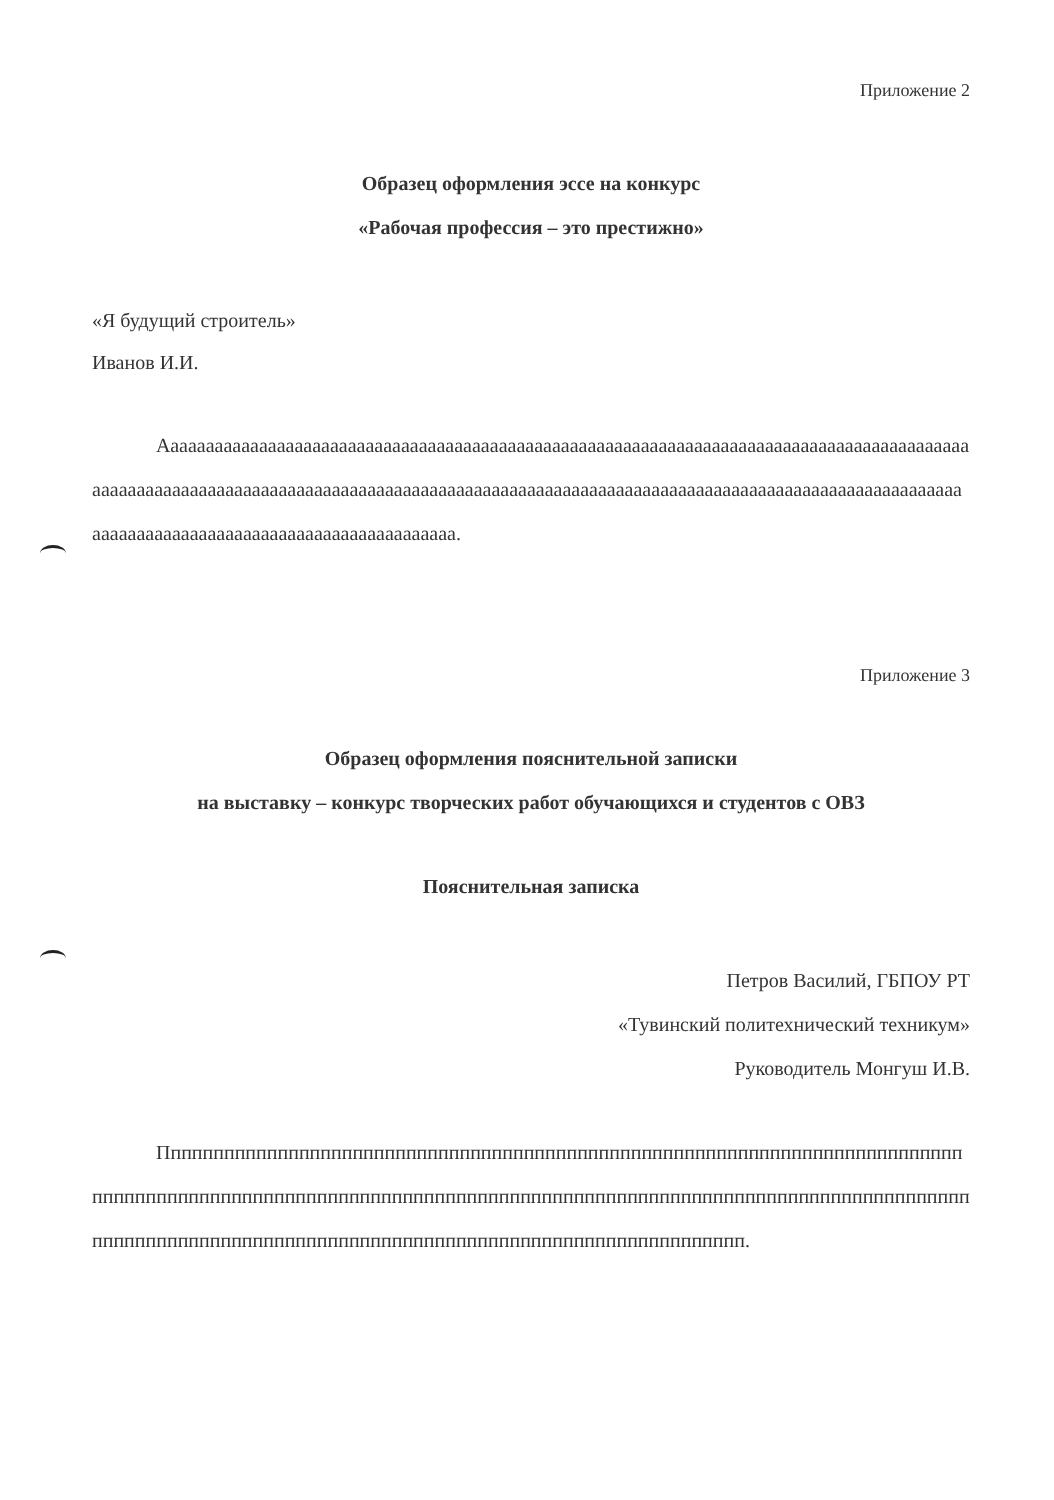Приложение 2
Образец оформления эссе на конкурс
«Рабочая профессия – это престижно»
«Я будущий строитель»
Иванов И.И.
Аааааааааааааааааааааааааааааааааааааааааааааааааааааааааааааааааааааааааааааааааааааааааааааааааааааааааааааааааааааааааааааааааааааааааааааааааааааааааааааааааааааааааааааааааааааааааааааааааааааааааааааааааааааааааааааааааааааа.
Приложение 3
Образец оформления пояснительной записки
на выставку – конкурс творческих работ обучающихся и студентов с ОВЗ
Пояснительная записка
Петров Василий, ГБПОУ РТ
«Тувинский политехнический техникум»
Руководитель Монгуш И.В.
Пппппппппппппппппппппппппппппппппппппппппппппппппппппппппппппппппппппппппппппппппппппппппппппппппппппппппппппппппппппппппппппппппппппппппппппппппппппппппппппппппппппппппппппппппппппппппппппппппппппппппппппппппппппппппп.